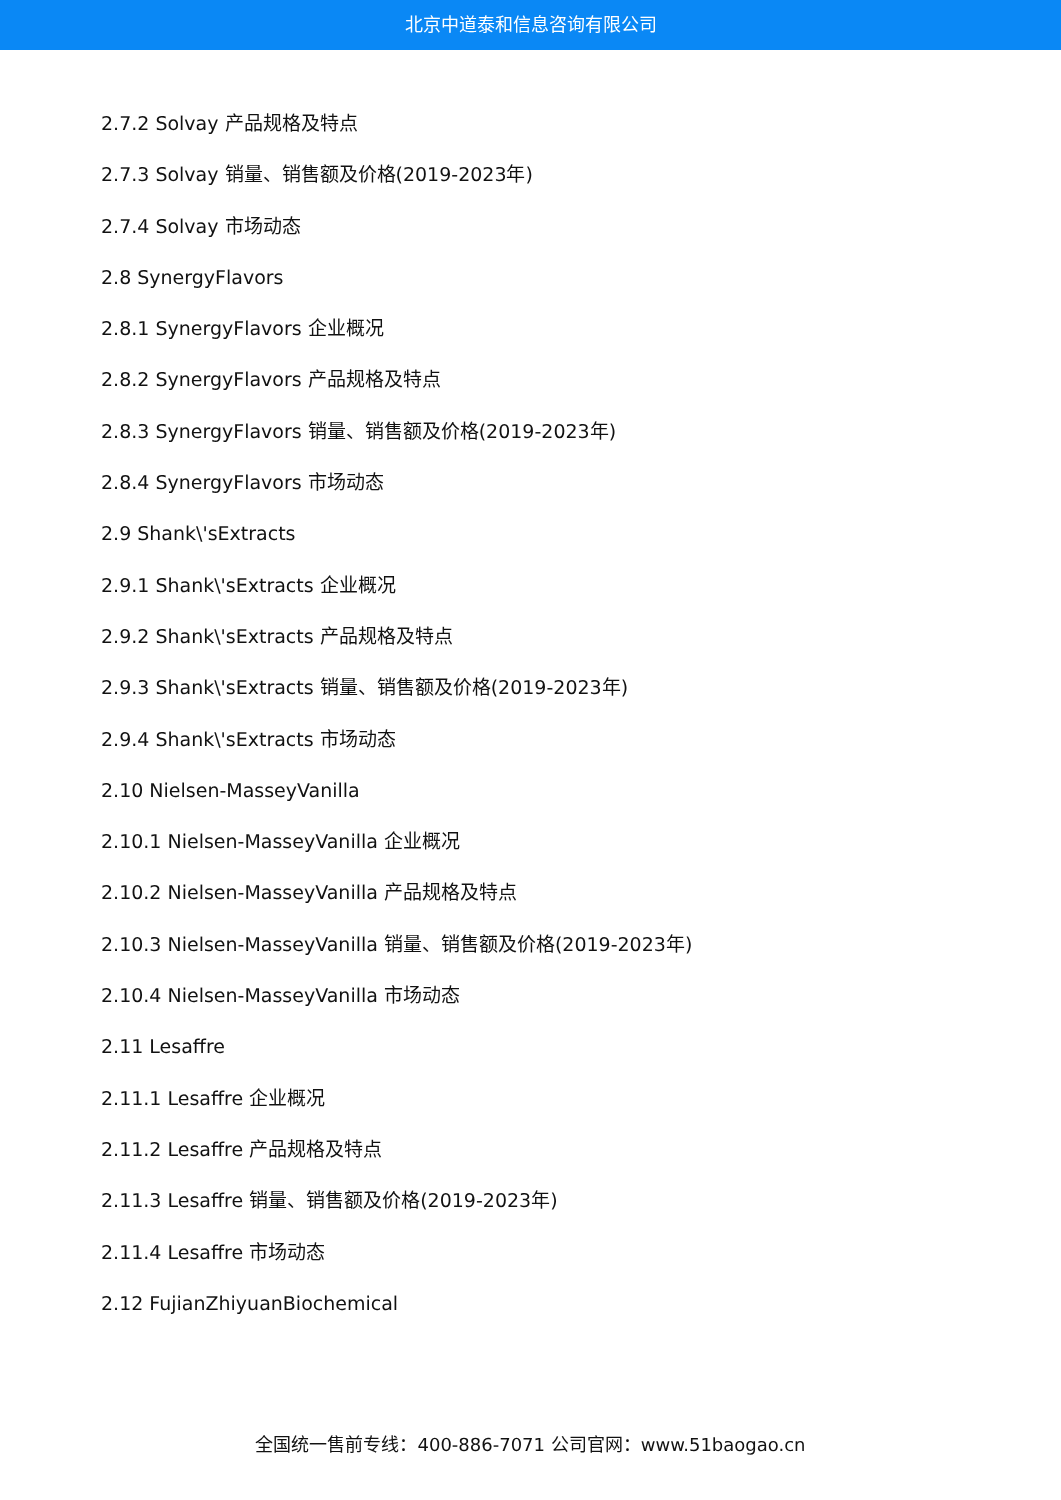北京中道泰和信息咨询有限公司
2.7.2 Solvay 产品规格及特点
2.7.3 Solvay 销量、销售额及价格(2019-2023年)
2.7.4 Solvay 市场动态
2.8 SynergyFlavors
2.8.1 SynergyFlavors 企业概况
2.8.2 SynergyFlavors 产品规格及特点
2.8.3 SynergyFlavors 销量、销售额及价格(2019-2023年)
2.8.4 SynergyFlavors 市场动态
2.9 Shank\'sExtracts
2.9.1 Shank\'sExtracts 企业概况
2.9.2 Shank\'sExtracts 产品规格及特点
2.9.3 Shank\'sExtracts 销量、销售额及价格(2019-2023年)
2.9.4 Shank\'sExtracts 市场动态
2.10 Nielsen-MasseyVanilla
2.10.1 Nielsen-MasseyVanilla 企业概况
2.10.2 Nielsen-MasseyVanilla 产品规格及特点
2.10.3 Nielsen-MasseyVanilla 销量、销售额及价格(2019-2023年)
2.10.4 Nielsen-MasseyVanilla 市场动态
2.11 Lesaffre
2.11.1 Lesaffre 企业概况
2.11.2 Lesaffre 产品规格及特点
2.11.3 Lesaffre 销量、销售额及价格(2019-2023年)
2.11.4 Lesaffre 市场动态
2.12 FujianZhiyuanBiochemical
全国统一售前专线：400-886-7071 公司官网：www.51baogao.cn